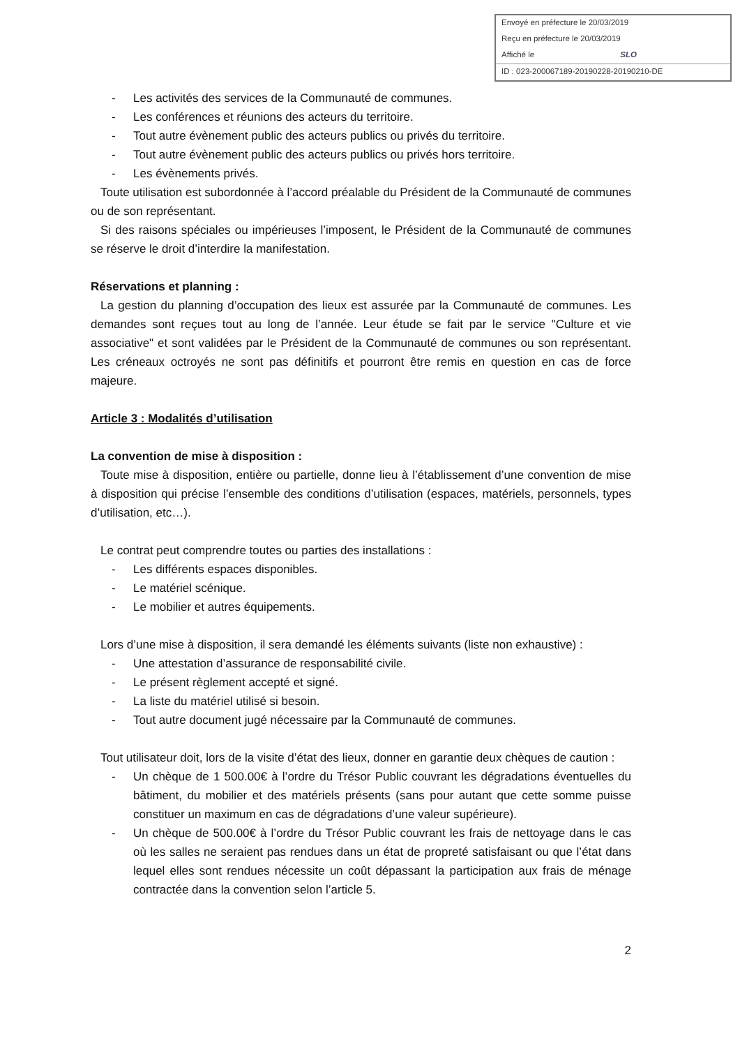Envoyé en préfecture le 20/03/2019
Reçu en préfecture le 20/03/2019
Affiché le SLO
ID : 023-200067189-20190228-20190210-DE
- Les activités des services de la Communauté de communes.
- Les conférences et réunions des acteurs du territoire.
- Tout autre évènement public des acteurs publics ou privés du territoire.
- Tout autre évènement public des acteurs publics ou privés hors territoire.
- Les évènements privés.
Toute utilisation est subordonnée à l’accord préalable du Président de la Communauté de communes ou de son représentant.
Si des raisons spéciales ou impérieuses l’imposent, le Président de la Communauté de communes se réserve le droit d’interdire la manifestation.
Réservations et planning :
La gestion du planning d’occupation des lieux est assurée par la Communauté de communes. Les demandes sont reçues tout au long de l’année. Leur étude se fait par le service "Culture et vie associative" et sont validées par le Président de la Communauté de communes ou son représentant. Les créneaux octroyés ne sont pas définitifs et pourront être remis en question en cas de force majeure.
Article 3 : Modalités d’utilisation
La convention de mise à disposition :
Toute mise à disposition, entière ou partielle, donne lieu à l’établissement d’une convention de mise à disposition qui précise l’ensemble des conditions d’utilisation (espaces, matériels, personnels, types d’utilisation, etc…).
Le contrat peut comprendre toutes ou parties des installations :
- Les différents espaces disponibles.
- Le matériel scénique.
- Le mobilier et autres équipements.
Lors d’une mise à disposition, il sera demandé les éléments suivants (liste non exhaustive) :
- Une attestation d’assurance de responsabilité civile.
- Le présent règlement accepté et signé.
- La liste du matériel utilisé si besoin.
- Tout autre document jugé nécessaire par la Communauté de communes.
Tout utilisateur doit, lors de la visite d’état des lieux, donner en garantie deux chèques de caution :
- Un chèque de 1 500.00€ à l’ordre du Trésor Public couvrant les dégradations éventuelles du bâtiment, du mobilier et des matériels présents (sans pour autant que cette somme puisse constituer un maximum en cas de dégradations d’une valeur supérieure).
- Un chèque de 500.00€ à l’ordre du Trésor Public couvrant les frais de nettoyage dans le cas où les salles ne seraient pas rendues dans un état de propreté satisfaisant ou que l’état dans lequel elles sont rendues nécessite un coût dépassant la participation aux frais de ménage contractée dans la convention selon l’article 5.
2